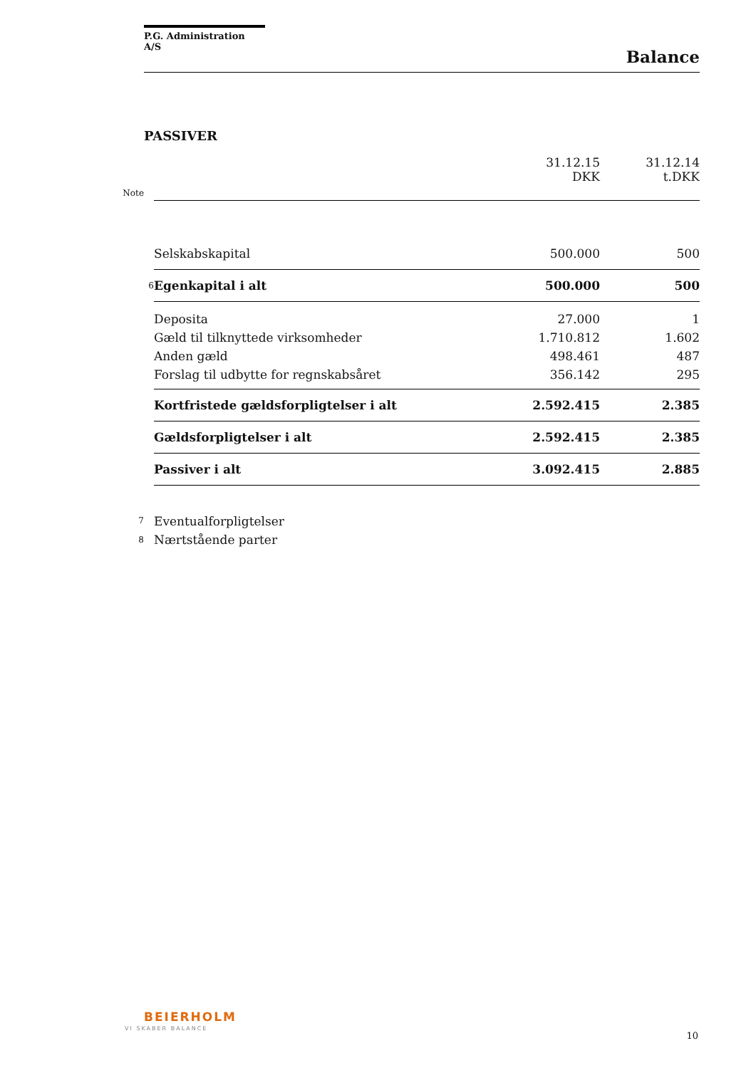P.G. Administration A/S
Balance
PASSIVER
| | | 31.12.15 DKK | 31.12.14 t.DKK |
| Note | | | |
| | Selskabskapital | 500.000 | 500 |
| 6 | Egenkapital i alt | 500.000 | 500 |
| | Deposita | 27.000 | 1 |
| | Gæld til tilknyttede virksomheder | 1.710.812 | 1.602 |
| | Anden gæld | 498.461 | 487 |
| | Forslag til udbytte for regnskabsåret | 356.142 | 295 |
| | Kortfristede gældsforpligtelser i alt | 2.592.415 | 2.385 |
| | Gældsforpligtelser i alt | 2.592.415 | 2.385 |
| | Passiver i alt | 3.092.415 | 2.885 |
| 7 | Eventualforpligtelser | | |
| 8 | Nærtstående parter | | |
BEIERHOLM
VI SKABER BALANCE
10